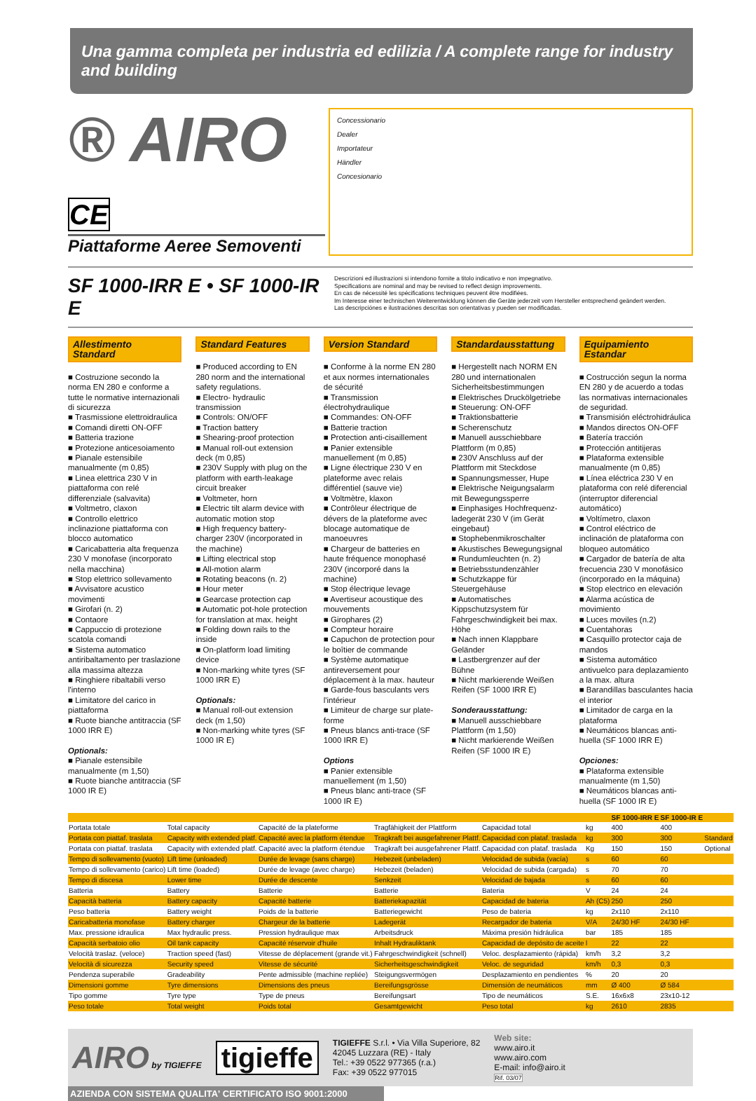Una gamma completa per industria ed edilizia / A complete range for industry and building
® AIRO CE
Piattaforme Aeree Semoventi
Concessionario
Dealer
Importateur
Händler
Concesionario
SF 1000-IRR E • SF 1000-IR E
Descrizioni ed illustrazioni si intendono fornite a titolo indicativo e non impegnativo.
Specifications are nominal and may be revised to reflect design improvements.
En cas de nécessité les spécifications techniques peuvent être modifiées.
Im Interesse einer technischen Weiterentwicklung können die Geräte jederzeit vom Hersteller entsprechend geändert werden.
Las descripciónes e ilustraciónes descritas son orientativas y pueden ser modificadas.
Allestimento Standard
■ Costruzione secondo la norma EN 280 e conforme a tutte le normative internazionali di sicurezza
■ Trasmissione elettroidraulica
■ Comandi diretti ON-OFF
■ Batteria trazione
■ Protezione anticesoiamento
■ Pianale estensibile manualmente (m 0,85)
■ Linea elettrica 230 V in piattaforma con relé differenziale (salvavita)
■ Voltmetro, claxon
■ Controllo elettrico inclinazione piattaforma con blocco automatico
■ Caricabatteria alta frequenza 230 V monofase (incorporato nella macchina)
■ Stop elettrico sollevamento
■ Avvisatore acustico movimenti
■ Girofari (n. 2)
■ Contaore
■ Cappuccio di protezione scatola comandi
■ Sistema automatico antiribaltamento per traslazione alla massima altezza
■ Ringhiere ribaltabili verso l'interno
■ Limitatore del carico in piattaforma
■ Ruote bianche antitraccia (SF 1000 IRR E)
Optionals:
■ Pianale estensibile manualmente (m 1,50)
■ Ruote bianche antitraccia (SF 1000 IR E)
Standard Features
■ Produced according to EN 280 norm and the international safety regulations.
■ Electro- hydraulic transmission
■ Controls: ON/OFF
■ Traction battery
■ Shearing-proof protection
■ Manual roll-out extension deck (m 0,85)
■ 230V Supply with plug on the platform with earth-leakage circuit breaker
■ Voltmeter, horn
■ Electric tilt alarm device with automatic motion stop
■ High frequency battery-charger 230V (incorporated in the machine)
■ Lifting electrical stop
■ All-motion alarm
■ Rotating beacons (n. 2)
■ Hour meter
■ Gearcase protection cap
■ Automatic pot-hole protection for translation at max. height
■ Folding down rails to the inside
■ On-platform load limiting device
■ Non-marking white tyres (SF 1000 IRR E)
Optionals:
■ Manual roll-out extension deck (m 1,50)
■ Non-marking white tyres (SF 1000 IR E)
Version Standard
■ Conforme à la norme EN 280 et aux normes internationales de sécurité
■ Transmission électrohydraulique
■ Commandes: ON-OFF
■ Batterie traction
■ Protection anti-cisaillement
■ Panier extensible manuellement (m 0,85)
■ Ligne électrique 230 V en plateforme avec relais différentiel (sauve vie)
■ Voltmètre, klaxon
■ Contrôleur électrique de dévers de la plateforme avec blocage automatique de manoeuvres
■ Chargeur de batteries en haute fréquence monophasé 230V (incorporé dans la machine)
■ Stop électrique levage
■ Avertiseur acoustique des mouvements
■ Girophares (2)
■ Compteur horaire
■ Capuchon de protection pour le boîtier de commande
■ Système automatique antireversement pour déplacement à la max. hauteur
■ Garde-fous basculants vers l'intérieur
■ Limiteur de charge sur plate-forme
■ Pneus blancs anti-trace (SF 1000 IRR E)
Options
■ Panier extensible manuellement (m 1,50)
■ Pneus blanc anti-trace (SF 1000 IR E)
Standardausstattung
■ Hergestellt nach NORM EN 280 und internationalen Sicherheitsbestimmungen
■ Elektrisches Druckölgetriebe
■ Steuerung: ON-OFF
■ Traktionsbatterie
■ Scherenschutz
■ Manuell ausschiebbare Plattform (m 0,85)
■ 230V Anschluss auf der Plattform mit Steckdose
■ Spannungsmesser, Hupe
■ Elektrische Neigungsalarm mit Bewegungssperre
■ Einphasiges Hochfrequenz-ladegerät 230 V (im Gerät eingebaut)
■ Stophebenmikroschalter
■ Akustisches Bewegungsignal
■ Rundumleuchten (n. 2)
■ Betriebsstundenzähler
■ Schutzkappe für Steuergehäuse
■ Automatisches Kippschutzsystem für Fahrgeschwindigkeit bei max. Höhe
■ Nach innen Klappbare Geländer
■ Lastbergrenzer auf der Bühne
■ Nicht markierende Weißen Reifen (SF 1000 IRR E)
Sonderausstattung:
■ Manuell ausschiebbare Plattform (m 1,50)
■ Nicht markierende Weißen Reifen (SF 1000 IR E)
Equipamiento Estandar
■ Costrucción segun la norma EN 280 y de acuerdo a todas las normativas internacionales de seguridad.
■ Transmisión eléctrohidráulica
■ Mandos directos ON-OFF
■ Batería tracción
■ Protección antitijeras
■ Plataforma extensible manualmente (m 0,85)
■ Línea eléctrica 230 V en plataforma con relé diferencial (interruptor diferencial automático)
■ Voltímetro, claxon
■ Control eléctrico de inclinación de plataforma con bloqueo automático
■ Cargador de batería de alta frecuencia 230 V monofásico (incorporado en la máquina)
■ Stop electrico en elevación
■ Alarma acústica de movimiento
■ Luces moviles (n.2)
■ Cuentahoras
■ Casquillo protector caja de mandos
■ Sistema automático antivuelco para deplazamiento a la max. altura
■ Barandillas basculantes hacia el interior
■ Limitador de carga en la plataforma
■ Neumáticos blancas anti-huella (SF 1000 IRR E)
Opciones:
■ Plataforma extensible manualmente (m 1,50)
■ Neumáticos blancas anti-huella (SF 1000 IR E)
| | | | | | | SF 1000-IRR E | SF 1000-IR E | |
| --- | --- | --- | --- | --- | --- | --- | --- | --- |
| Portata totale | Total capacity | Capacité de la plateforme | Tragfähigkeit der Plattform | Capacidad total | kg | 400 | 400 | |
| Portata con piattaf. traslata | Capacity with extended platf. | Capacité avec la platform étendue | Tragkraft bei ausgefahrener Plattf. | Capacidad con plataf. traslada | kg | 300 | 300 | Standard |
| Portata con piattaf. traslata | Capacity with extended platf. | Capacité avec la platform étendue | Tragkraft bei ausgefahrener Plattf. | Capacidad con plataf. traslada | Kg | 150 | 150 | Optional |
| Tempo di sollevamento (vuoto) | Lift time (unloaded) | Durée de levage (sans charge) | Hebezeit (unbeladen) | Velocidad de subida (vacía) | s | 60 | 60 | |
| Tempo di sollevamento (carico) | Lift time (loaded) | Durée de levage (avec charge) | Hebezeit (beladen) | Velocidad de subida (cargada) | s | 70 | 70 | |
| Tempo di discesa | Lower time | Durée de descente | Senkzeit | Velocidad de bajada | s | 60 | 60 | |
| Batteria | Battery | Batterie | Batterie | Bateria | V | 24 | 24 | |
| Capacità batteria | Battery capacity | Capacité batterie | Batteriekapazität | Capacidad de bateria | Ah (C5) | 250 | 250 | |
| Peso batteria | Battery weight | Poids de la batterie | Batteriegewicht | Peso de bateria | kg | 2x110 | 2x110 | |
| Caricabatteria monofase | Battery charger | Chargeur de la batterie | Ladegerät | Recargador de bateria | V/A | 24/30 HF | 24/30 HF | |
| Max. pressione idraulica | Max hydraulic press. | Pression hydraulique max | Arbeitsdruck | Máxima presión hidráulica | bar | 185 | 185 | |
| Capacità serbatoio olio | Oil tank capacity | Capacité réservoir d'huile | Inhalt Hydrauliktank | Capacidad de depósito de aceite | l | 22 | 22 | |
| Velocità traslaz. (veloce) | Traction speed (fast) | Vitesse de déplacement (grande vit.) | Fahrgeschwindigkeit (schnell) | Veloc. desplazamiento (rápida) | km/h | 3,2 | 3,2 | |
| Velocità di sicurezza | Security speed | Vitesse de sécurité | Sicherheitsgeschwindigkeit | Veloc. de seguridad | km/h | 0,3 | 0,3 | |
| Pendenza superabile | Gradeability | Pente admissible (machine repliée) | Steigungsvermögen | Desplazamiento en pendientes | % | 20 | 20 | |
| Dimensioni gomme | Tyre dimensions | Dimensions des pneus | Bereifungsgrösse | Dimensión de neumáticos | mm | Ø 400 | Ø 584 | |
| Tipo gomme | Tyre type | Type de pneus | Bereifungsart | Tipo de neumáticos | S.E. | 16x6x8 | 23x10-12 | |
| Peso totale | Total weight | Poids total | Gesamtgewicht | Peso total | kg | 2610 | 2835 | |
AIRO by TIGIEFFE
tigieffe
TIGIEFFE S.r.l. • Via Villa Superiore, 82
42045 Luzzara (RE) - Italy
Tel.: +39 0522 977365 (r.a.)
Fax: +39 0522 977015
Web site:
www.airo.it
www.airo.com
E-mail: info@airo.it
Rif. 03/07
AZIENDA CON SISTEMA QUALITA' CERTIFICATO ISO 9001:2000